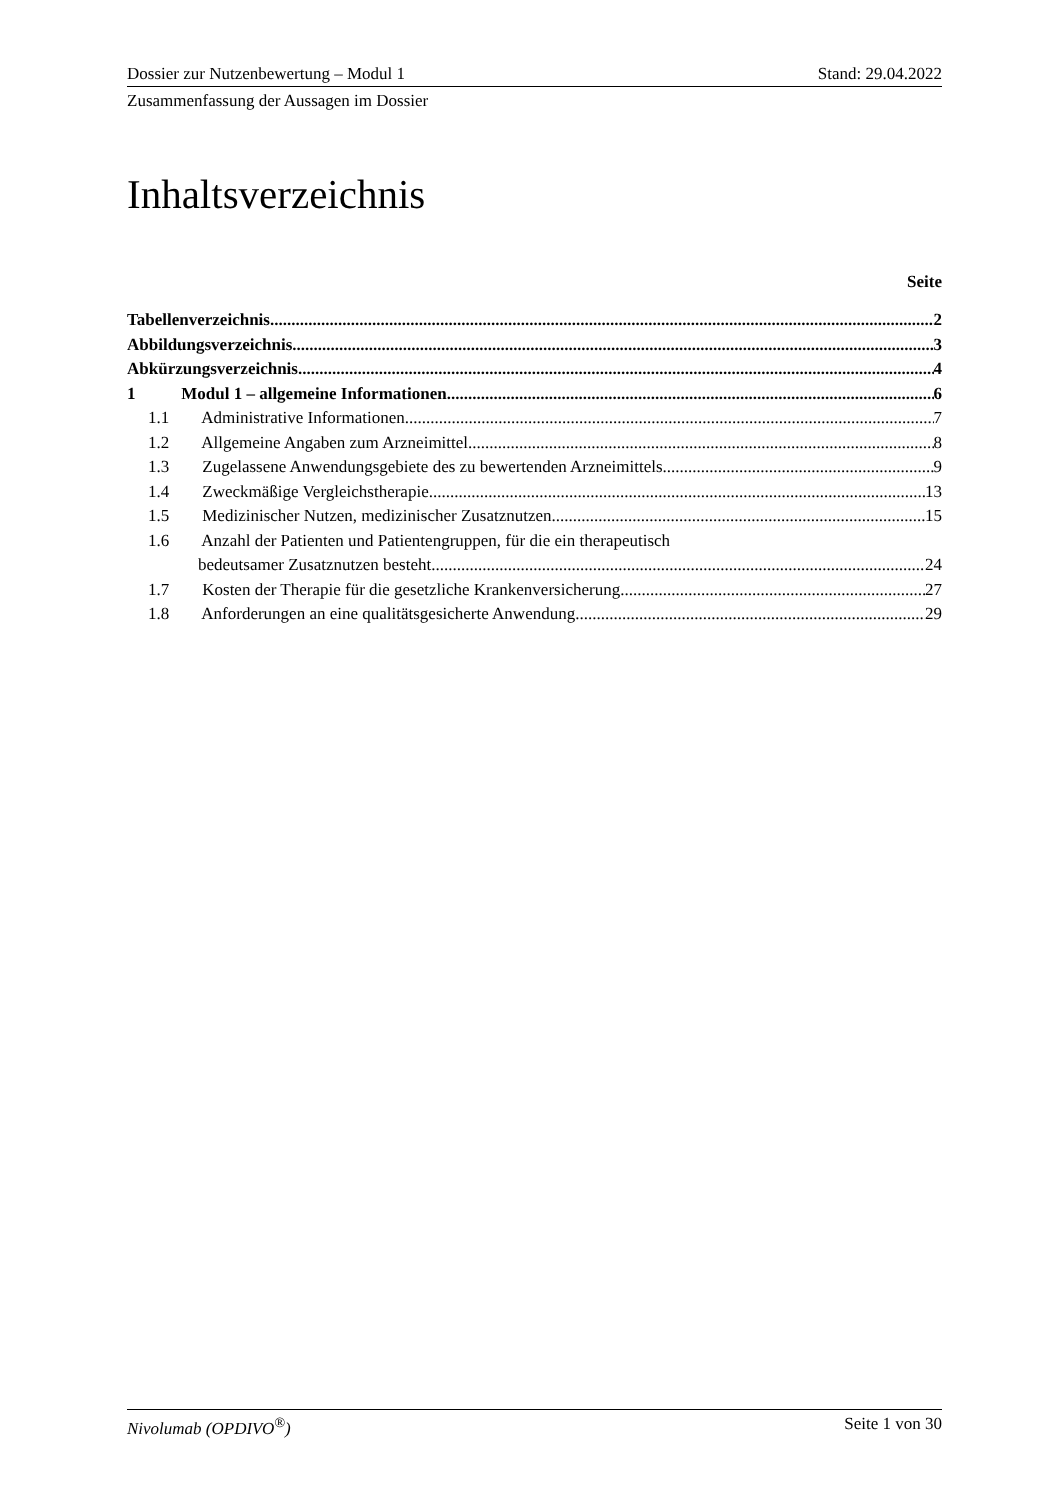Dossier zur Nutzenbewertung – Modul 1 Stand: 29.04.2022
Zusammenfassung der Aussagen im Dossier
Inhaltsverzeichnis
Seite
Tabellenverzeichnis 2
Abbildungsverzeichnis 3
Abkürzungsverzeichnis 4
1 Modul 1 – allgemeine Informationen 6
1.1 Administrative Informationen 7
1.2 Allgemeine Angaben zum Arzneimittel 8
1.3 Zugelassene Anwendungsgebiete des zu bewertenden Arzneimittels 9
1.4 Zweckmäßige Vergleichstherapie 13
1.5 Medizinischer Nutzen, medizinischer Zusatznutzen 15
1.6 Anzahl der Patienten und Patientengruppen, für die ein therapeutisch
bedeutsamer Zusatznutzen besteht 24
1.7 Kosten der Therapie für die gesetzliche Krankenversicherung 27
1.8 Anforderungen an eine qualitätsgesicherte Anwendung 29
Nivolumab (OPDIVO<sup>®</sup>) Seite 1 von 30